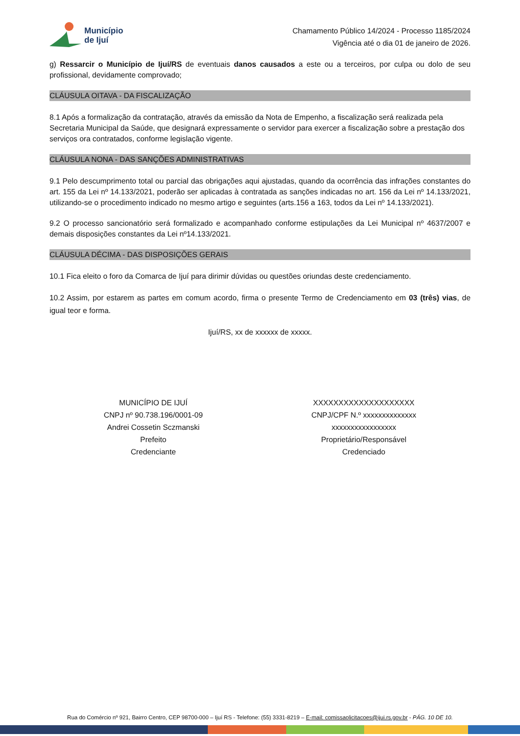Município
de Ijuí
Chamamento Público 14/2024 - Processo 1185/2024
Vigência até o dia 01 de janeiro de 2026.
g) Ressarcir o Município de Ijuí/RS de eventuais danos causados a este ou a terceiros, por culpa ou dolo de seu profissional, devidamente comprovado;
CLÁUSULA OITAVA - DA FISCALIZAÇÃO
8.1 Após a formalização da contratação, através da emissão da Nota de Empenho, a fiscalização será realizada pela Secretaria Municipal da Saúde, que designará expressamente o servidor para exercer a fiscalização sobre a prestação dos serviços ora contratados, conforme legislação vigente.
CLÁUSULA NONA - DAS SANÇÕES ADMINISTRATIVAS
9.1 Pelo descumprimento total ou parcial das obrigações aqui ajustadas, quando da ocorrência das infrações constantes do art. 155 da Lei nº 14.133/2021, poderão ser aplicadas à contratada as sanções indicadas no art. 156 da Lei nº 14.133/2021, utilizando-se o procedimento indicado no mesmo artigo e seguintes (arts.156 a 163, todos da Lei nº 14.133/2021).
9.2 O processo sancionatório será formalizado e acompanhado conforme estipulações da Lei Municipal nº 4637/2007 e demais disposições constantes da Lei nº14.133/2021.
CLÁUSULA DÉCIMA - DAS DISPOSIÇÕES GERAIS
10.1 Fica eleito o foro da Comarca de Ijuí para dirimir dúvidas ou questões oriundas deste credenciamento.
10.2 Assim, por estarem as partes em comum acordo, firma o presente Termo de Credenciamento em 03 (três) vias, de igual teor e forma.
Ijuí/RS, xx de xxxxxx de xxxxx.
MUNICÍPIO DE IJUÍ
CNPJ nº 90.738.196/0001-09
Andrei Cossetin Sczmanski
Prefeito
Credenciante
XXXXXXXXXXXXXXXXXXXX
CNPJ/CPF N.º xxxxxxxxxxxxxx
xxxxxxxxxxxxxxxxx
Proprietário/Responsável
Credenciado
Rua do Comércio nº 921, Bairro Centro, CEP 98700-000 – Ijuí RS - Telefone: (55) 3331-8219 – E-mail: comissaolicitacoes@ijui.rs.gov.br - PÁG. 10 DE 10.